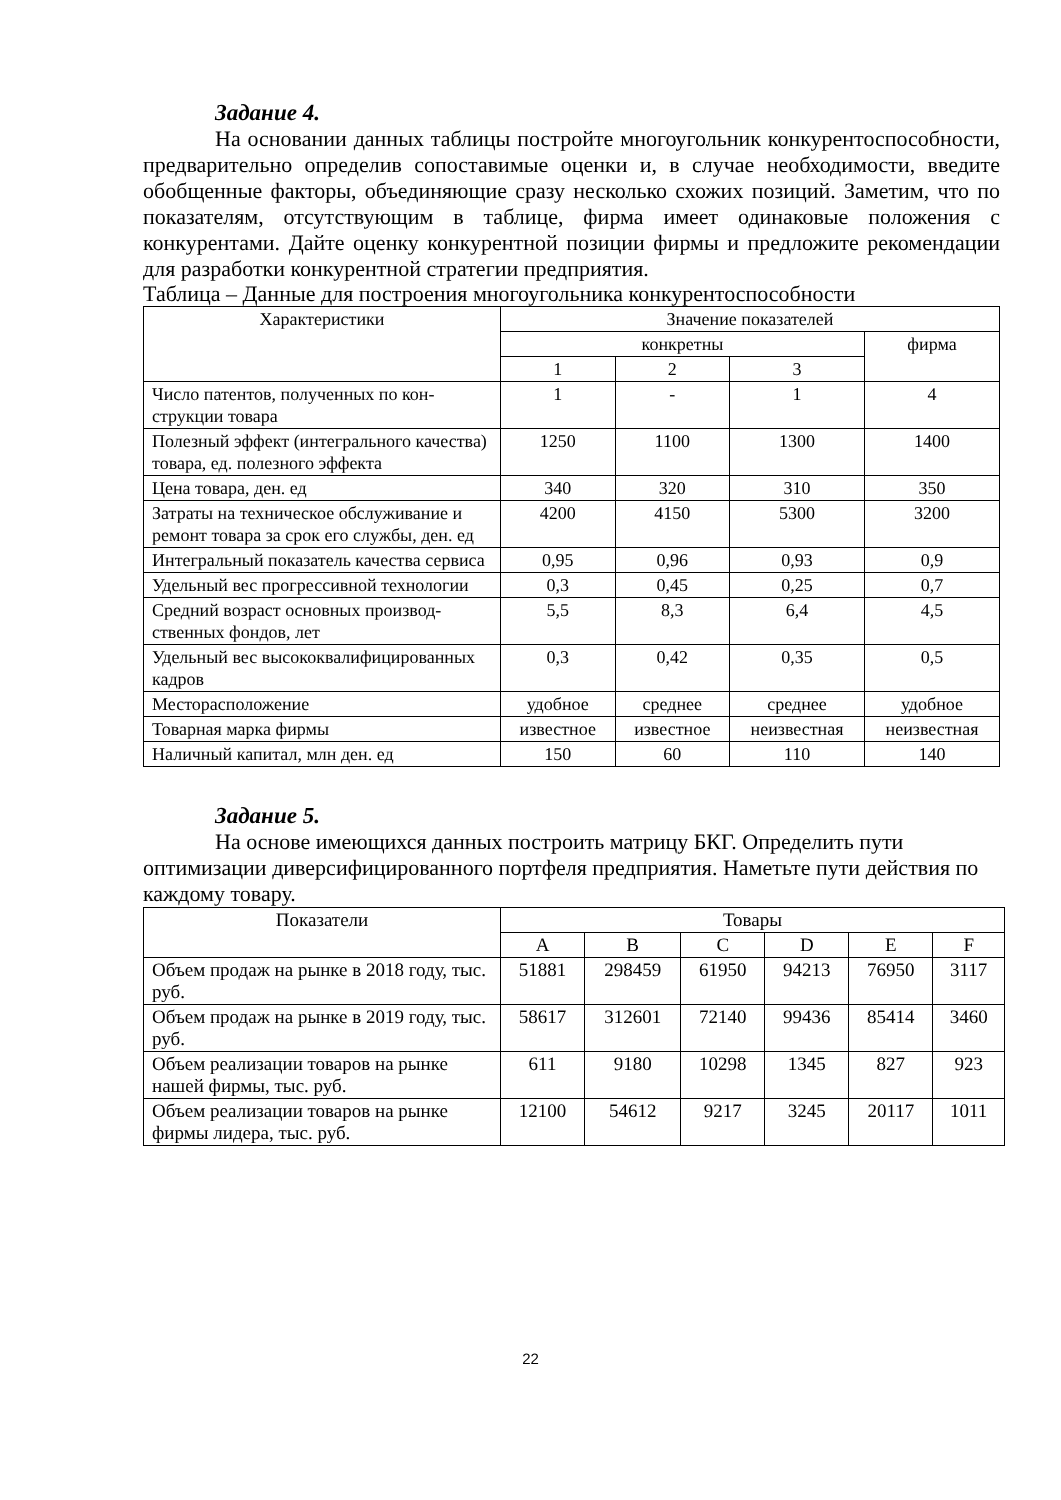Задание 4.
На основании данных таблицы постройте многоугольник конкурентоспо­собности, предварительно определив сопоставимые оценки и, в случае необхо­димости, введите обобщенные факторы, объединяющие сразу несколько схожих позиций. Заметим, что по показателям, отсутствующим в таблице, фирма имеет одинаковые положения с конкурентами. Дайте оценку конкурентной позиции фирмы и предложите рекомендации для разработки конкурентной стратегии предприятия.
Таблица – Данные для построения многоугольника конкурентоспособности
| Характеристики | Значение показателей | | | |
| --- | --- | --- | --- | --- |
| | конкретны | | | фирма |
| | 1 | 2 | 3 | |
| Число патентов, полученных по кон­струкции товара | 1 | - | 1 | 4 |
| Полезный эффект (интегрального качества) товара, ед. полезного эф­фекта | 1250 | 1100 | 1300 | 1400 |
| Цена товара, ден. ед | 340 | 320 | 310 | 350 |
| Затраты на техническое обслуживание и ремонт товара за срок его службы, ден. ед | 4200 | 4150 | 5300 | 3200 |
| Интегральный показатель качества сервиса | 0,95 | 0,96 | 0,93 | 0,9 |
| Удельный вес прогрессивной техно­логии | 0,3 | 0,45 | 0,25 | 0,7 |
| Средний возраст основных производ­ственных фондов, лет | 5,5 | 8,3 | 6,4 | 4,5 |
| Удельный вес высококвалифициро­ванных кадров | 0,3 | 0,42 | 0,35 | 0,5 |
| Месторасположение | удобное | среднее | среднее | удобное |
| Товарная марка фирмы | известное | известное | неизвестная | неизвестная |
| Наличный капитал, млн ден. ед | 150 | 60 | 110 | 140 |
Задание 5.
На основе имеющихся данных построить матрицу БКГ. Определить пу­ти оптимизации диверсифицированного портфеля предприятия. Наметьте пути действия по каждому товару.
| Показатели | Товары | | | | | |
| --- | --- | --- | --- | --- | --- | --- |
| | A | B | C | D | E | F |
| Объем продаж на рынке в 2018 году, тыс. руб. | 51881 | 298459 | 61950 | 94213 | 76950 | 3117 |
| Объем продаж на рынке в 2019 году, тыс. руб. | 58617 | 312601 | 72140 | 99436 | 85414 | 3460 |
| Объем реализации товаров на рынке нашей фирмы, тыс. руб. | 611 | 9180 | 10298 | 1345 | 827 | 923 |
| Объем реализации товаров на рынке фирмы лидера, тыс. руб. | 12100 | 54612 | 9217 | 3245 | 20117 | 1011 |
22